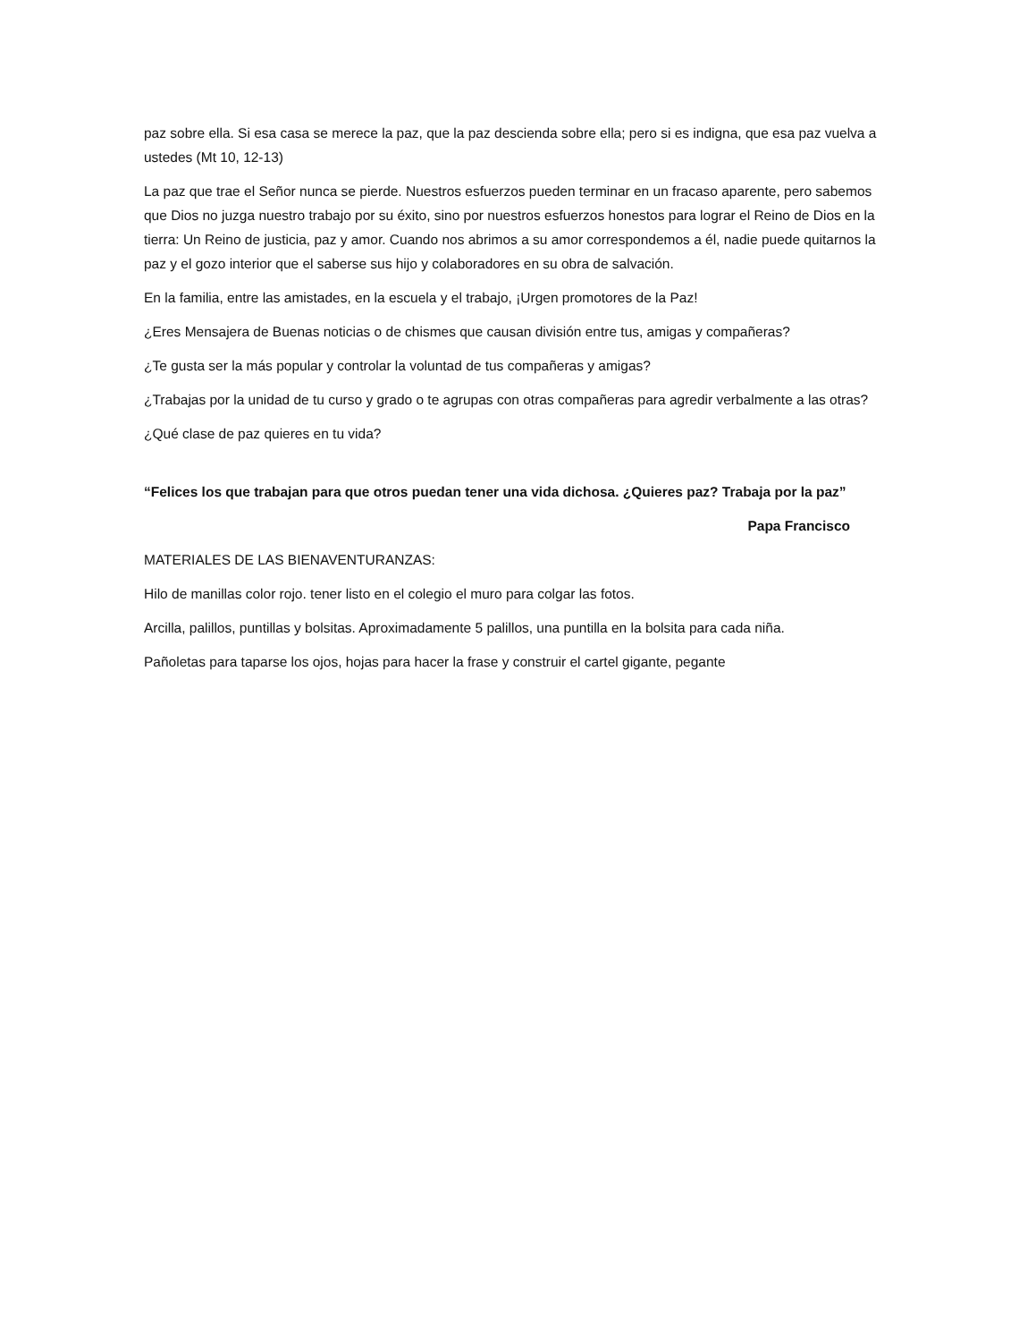paz sobre ella. Si esa casa se merece la paz, que la paz descienda sobre ella; pero si es indigna, que esa paz vuelva a ustedes (Mt 10, 12-13)
La paz que trae el Señor nunca se pierde. Nuestros esfuerzos pueden terminar en un fracaso aparente, pero sabemos que Dios no juzga nuestro trabajo por su éxito, sino por nuestros esfuerzos honestos para lograr el Reino de Dios en la tierra: Un Reino de justicia, paz y amor. Cuando nos abrimos a su amor correspondemos a él, nadie puede quitarnos la paz y el gozo interior que el saberse sus hijo y colaboradores en su obra de salvación.
En la familia, entre las amistades, en la escuela y el trabajo, ¡Urgen promotores de la Paz!
¿Eres Mensajera de Buenas noticias o de chismes que causan división entre tus, amigas y compañeras?
¿Te gusta ser la más popular y controlar la voluntad de tus compañeras y amigas?
¿Trabajas por la unidad de tu curso y grado o te agrupas con otras compañeras para agredir verbalmente a las otras?
¿Qué clase de paz quieres en tu vida?
“Felices los que trabajan para que otros puedan tener una vida dichosa. ¿Quieres paz? Trabaja por la paz”
Papa Francisco
MATERIALES DE LAS BIENAVENTURANZAS:
Hilo de manillas color rojo. tener listo en el colegio el muro para colgar las fotos.
Arcilla, palillos, puntillas y bolsitas. Aproximadamente 5 palillos, una puntilla en la bolsita para cada niña.
Pañoletas para taparse los ojos, hojas para hacer la frase y construir el cartel gigante, pegante